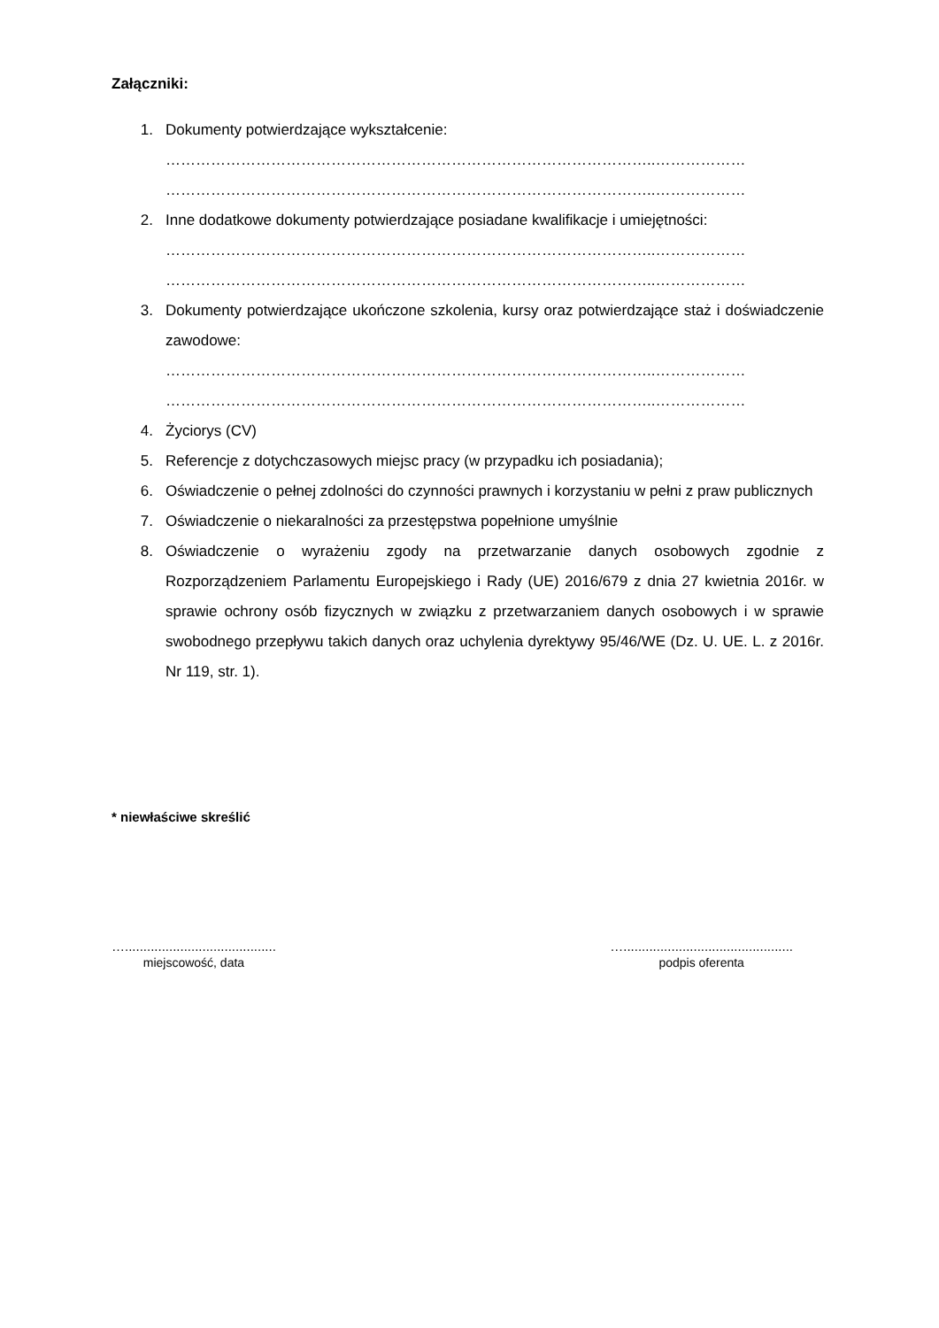Załączniki:
1. Dokumenty potwierdzające wykształcenie:
……………………………………………………………………………………..………………
……………………………………………………………………………………..………………
2. Inne dodatkowe dokumenty potwierdzające posiadane kwalifikacje i umiejętności:
……………………………………………………………………………………..………………
……………………………………………………………………………………..………………
3. Dokumenty potwierdzające ukończone szkolenia, kursy oraz potwierdzające staż i doświadczenie zawodowe:
……………………………………………………………………………………..………………
……………………………………………………………………………………..………………
4. Życiorys (CV)
5. Referencje z dotychczasowych miejsc pracy (w przypadku ich posiadania);
6. Oświadczenie o pełnej zdolności do czynności prawnych i korzystaniu w pełni z praw publicznych
7. Oświadczenie o niekaralności za przestępstwa popełnione umyślnie
8. Oświadczenie o wyrażeniu zgody na przetwarzanie danych osobowych zgodnie z Rozporządzeniem Parlamentu Europejskiego i Rady (UE) 2016/679 z dnia 27 kwietnia 2016r. w sprawie ochrony osób fizycznych w związku z przetwarzaniem danych osobowych i w sprawie swobodnego przepływu takich danych oraz uchylenia dyrektywy 95/46/WE (Dz. U. UE. L. z 2016r. Nr 119, str. 1).
* niewłaściwe skreślić
….........................................
miejscowość, data
…..............................................
podpis oferenta